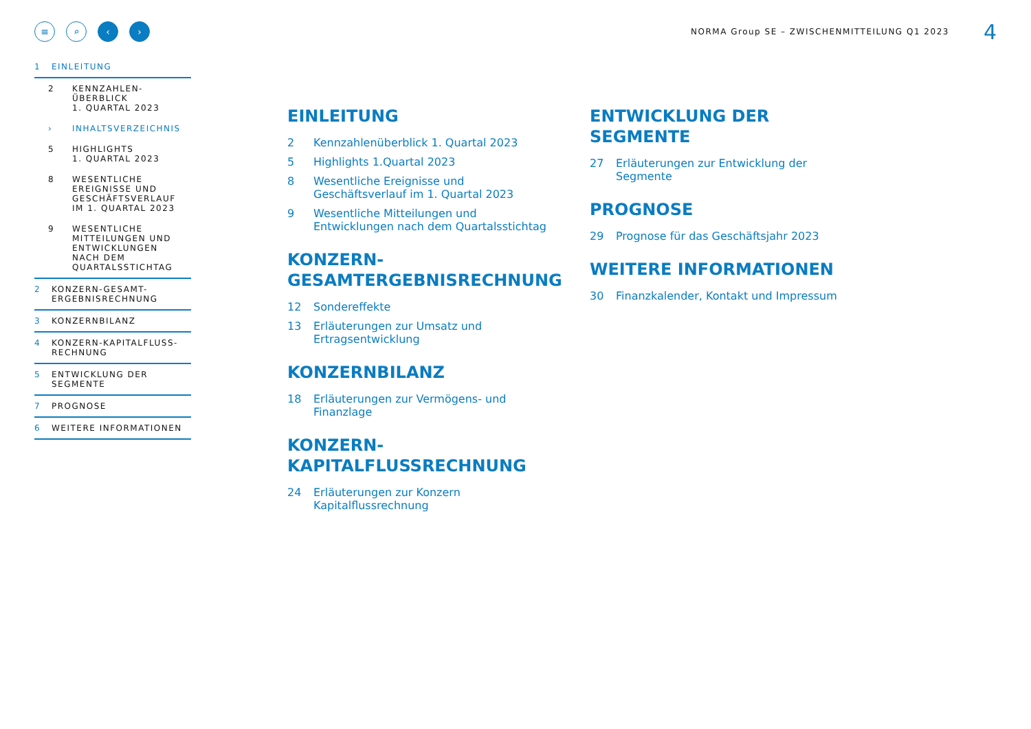≡ ⌕ ‹ ›
NORMA Group SE – ZWISCHENMITTEILUNG Q1 2023
4
1 EINLEITUNG
2 KENNZAHLEN-
ÜBERBLICK
1. QUARTAL 2023
› INHALTSVERZEICHNIS
5 HIGHLIGHTS
1. QUARTAL 2023
8 WESENTLICHE
EREIGNISSE UND
GESCHÄFTSVERLAUF
IM 1. QUARTAL 2023
9 WESENTLICHE
MITTEILUNGEN UND
ENTWICKLUNGEN
NACH DEM
QUARTALSSTICHTAG
2 KONZERN-GESAMT-
ERGEBNISRECHNUNG
3 KONZERNBILANZ
4 KONZERN-KAPITALFLUSS-
RECHNUNG
5 ENTWICKLUNG DER
SEGMENTE
7 PROGNOSE
6 WEITERE INFORMATIONEN
EINLEITUNG
2 Kennzahlenüberblick 1. Quartal 2023
5 Highlights 1.Quartal 2023
8 Wesentliche Ereignisse und Geschäftsverlauf im 1. Quartal 2023
9 Wesentliche Mitteilungen und Entwicklungen nach dem Quartalsstichtag
KONZERN-
GESAMTERGEBNISRECHNUNG
12 Sondereffekte
13 Erläuterungen zur Umsatz und Ertragsentwicklung
KONZERNBILANZ
18 Erläuterungen zur Vermögens- und Finanzlage
KONZERN-
KAPITALFLUSSRECHNUNG
24 Erläuterungen zur Konzern Kapitalflussrechnung
ENTWICKLUNG DER
SEGMENTE
27 Erläuterungen zur Entwicklung der Segmente
PROGNOSE
29 Prognose für das Geschäftsjahr 2023
WEITERE INFORMATIONEN
30 Finanzkalender, Kontakt und Impressum